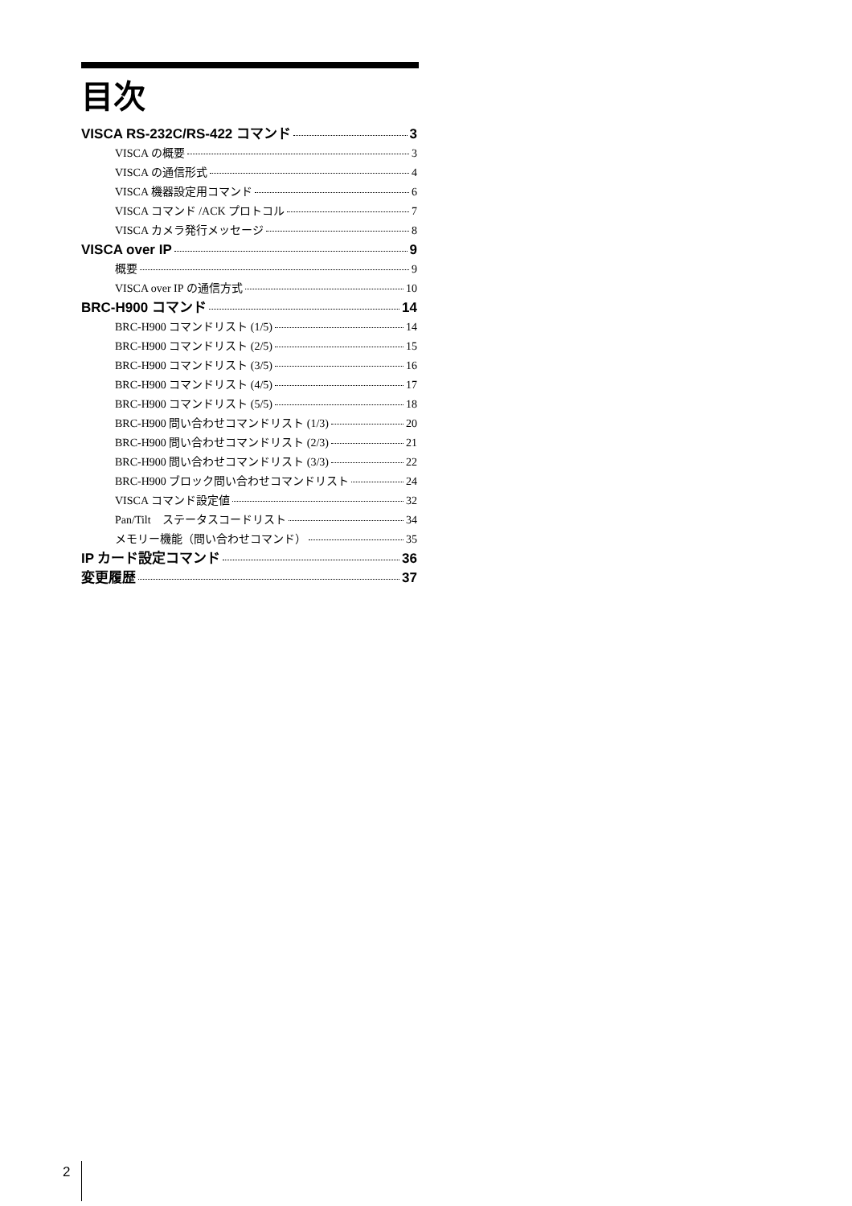目次
VISCA RS-232C/RS-422 コマンド 3
VISCA の概要 3
VISCA の通信形式 4
VISCA 機器設定用コマンド 6
VISCA コマンド /ACK プロトコル 7
VISCA カメラ発行メッセージ 8
VISCA over IP 9
概要 9
VISCA over IP の通信方式 10
BRC-H900 コマンド 14
BRC-H900 コマンドリスト (1/5) 14
BRC-H900 コマンドリスト (2/5) 15
BRC-H900 コマンドリスト (3/5) 16
BRC-H900 コマンドリスト (4/5) 17
BRC-H900 コマンドリスト (5/5) 18
BRC-H900 問い合わせコマンドリスト (1/3) 20
BRC-H900 問い合わせコマンドリスト (2/3) 21
BRC-H900 問い合わせコマンドリスト (3/3) 22
BRC-H900 ブロック問い合わせコマンドリスト 24
VISCA コマンド設定値 32
Pan/Tilt　ステータスコードリスト 34
メモリー機能（問い合わせコマンド） 35
IP カード設定コマンド 36
変更履歴 37
2